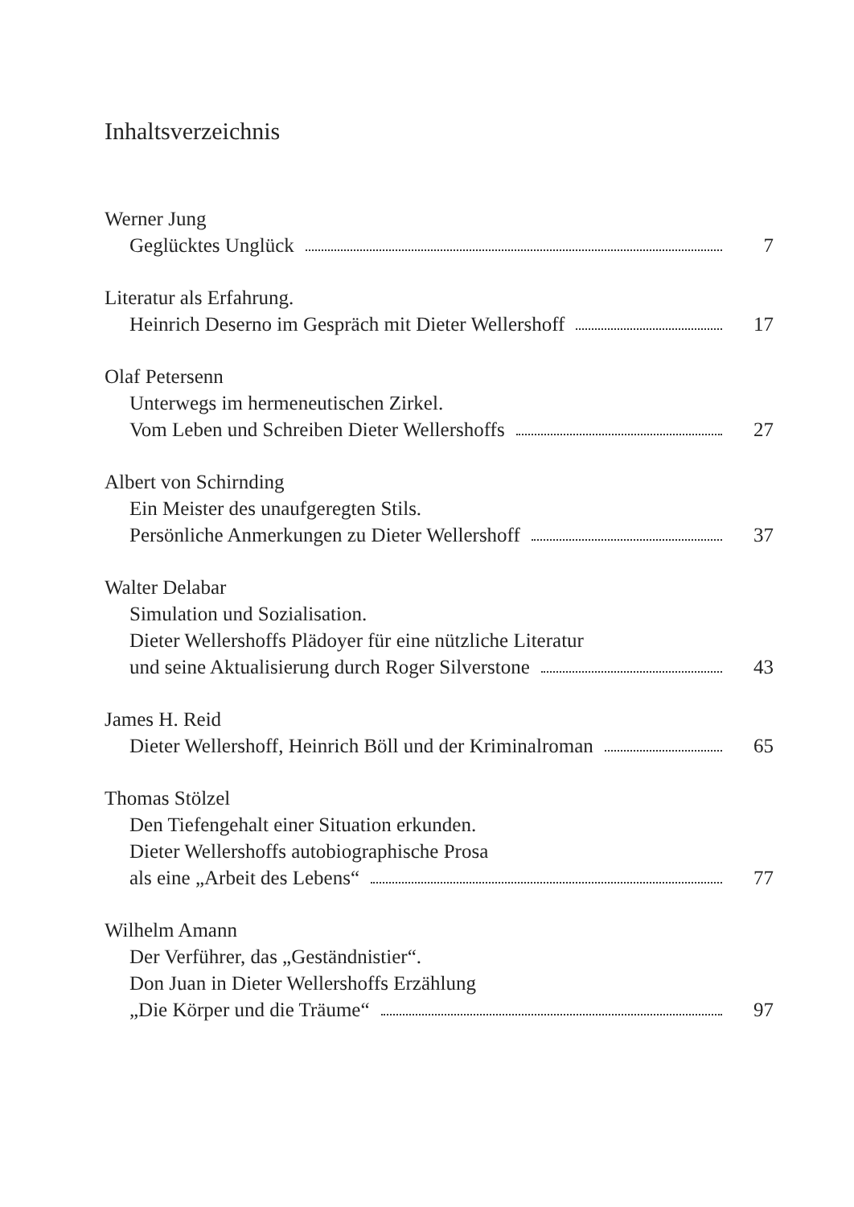Inhaltsverzeichnis
Werner Jung
Geglücktes Unglück 7
Literatur als Erfahrung.
Heinrich Deserno im Gespräch mit Dieter Wellershoff 17
Olaf Petersenn
Unterwegs im hermeneutischen Zirkel.
Vom Leben und Schreiben Dieter Wellershoffs 27
Albert von Schirnding
Ein Meister des unaufgeregten Stils.
Persönliche Anmerkungen zu Dieter Wellershoff 37
Walter Delabar
Simulation und Sozialisation.
Dieter Wellershoffs Plädoyer für eine nützliche Literatur
und seine Aktualisierung durch Roger Silverstone 43
James H. Reid
Dieter Wellershoff, Heinrich Böll und der Kriminalroman 65
Thomas Stölzel
Den Tiefengehalt einer Situation erkunden.
Dieter Wellershoffs autobiographische Prosa
als eine „Arbeit des Lebens“ 77
Wilhelm Amann
Der Verführer, das „Geständnistier“.
Don Juan in Dieter Wellershoffs Erzählung
„Die Körper und die Träume“ 97